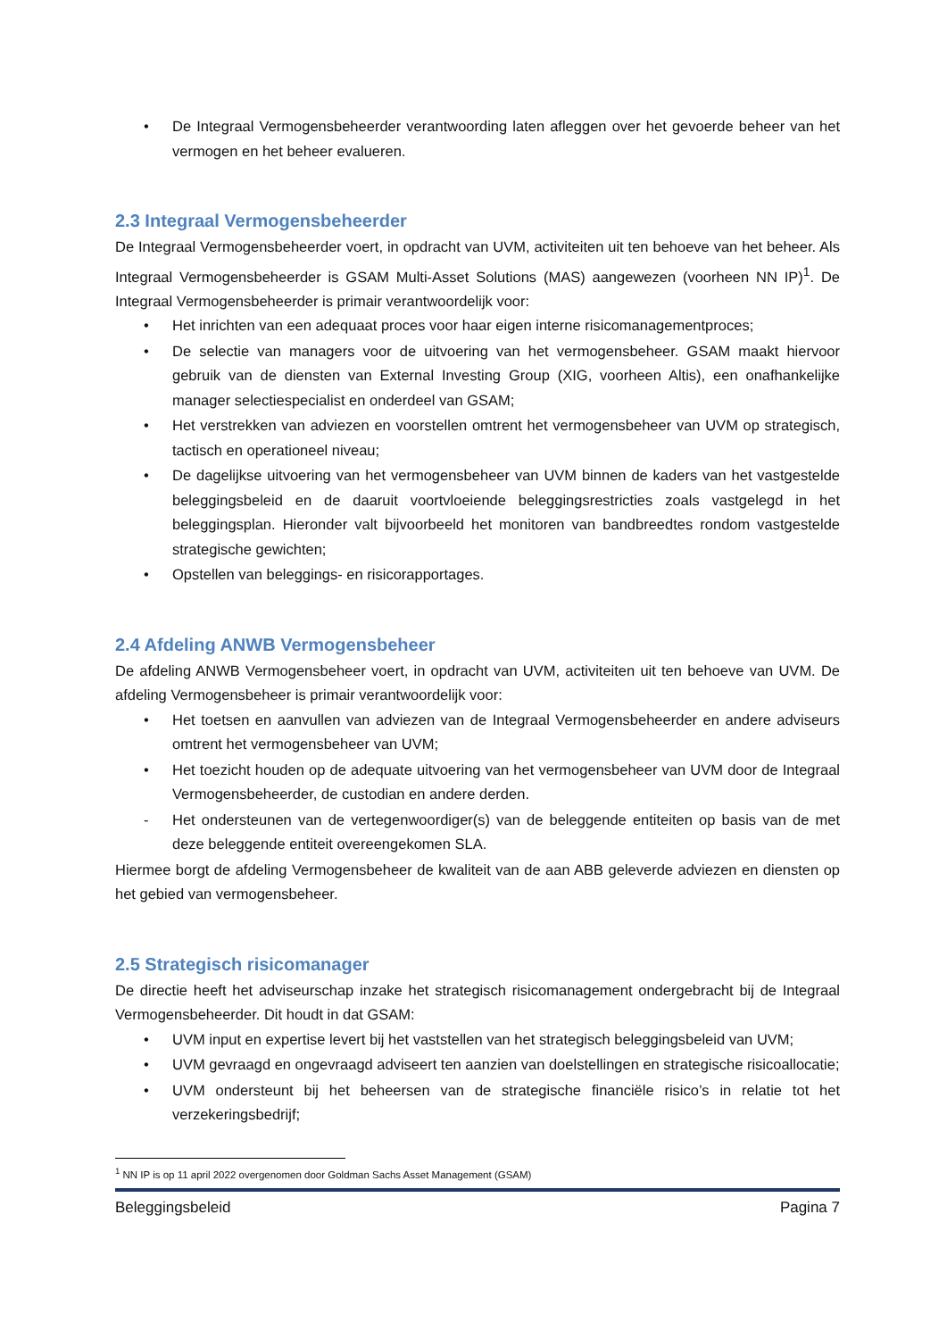• De Integraal Vermogensbeheerder verantwoording laten afleggen over het gevoerde beheer van het vermogen en het beheer evalueren.
2.3 Integraal Vermogensbeheerder
De Integraal Vermogensbeheerder voert, in opdracht van UVM, activiteiten uit ten behoeve van het beheer. Als Integraal Vermogensbeheerder is GSAM Multi-Asset Solutions (MAS) aangewezen (voorheen NN IP)<sup>1</sup>. De Integraal Vermogensbeheerder is primair verantwoordelijk voor:
• Het inrichten van een adequaat proces voor haar eigen interne risicomanagementproces;
• De selectie van managers voor de uitvoering van het vermogensbeheer. GSAM maakt hiervoor gebruik van de diensten van External Investing Group (XIG, voorheen Altis), een onafhankelijke manager selectiespecialist en onderdeel van GSAM;
• Het verstrekken van adviezen en voorstellen omtrent het vermogensbeheer van UVM op strategisch, tactisch en operationeel niveau;
• De dagelijkse uitvoering van het vermogensbeheer van UVM binnen de kaders van het vastgestelde beleggingsbeleid en de daaruit voortvloeiende beleggingsrestricties zoals vastgelegd in het beleggingsplan. Hieronder valt bijvoorbeeld het monitoren van bandbreedtes rondom vastgestelde strategische gewichten;
• Opstellen van beleggings- en risicorapportages.
2.4 Afdeling ANWB Vermogensbeheer
De afdeling ANWB Vermogensbeheer voert, in opdracht van UVM, activiteiten uit ten behoeve van UVM. De afdeling Vermogensbeheer is primair verantwoordelijk voor:
• Het toetsen en aanvullen van adviezen van de Integraal Vermogensbeheerder en andere adviseurs omtrent het vermogensbeheer van UVM;
• Het toezicht houden op de adequate uitvoering van het vermogensbeheer van UVM door de Integraal Vermogensbeheerder, de custodian en andere derden.
- Het ondersteunen van de vertegenwoordiger(s) van de beleggende entiteiten op basis van de met deze beleggende entiteit overeengekomen SLA.
Hiermee borgt de afdeling Vermogensbeheer de kwaliteit van de aan ABB geleverde adviezen en diensten op het gebied van vermogensbeheer.
2.5 Strategisch risicomanager
De directie heeft het adviseurschap inzake het strategisch risicomanagement ondergebracht bij de Integraal Vermogensbeheerder. Dit houdt in dat GSAM:
• UVM input en expertise levert bij het vaststellen van het strategisch beleggingsbeleid van UVM;
• UVM gevraagd en ongevraagd adviseert ten aanzien van doelstellingen en strategische risicoallocatie;
• UVM ondersteunt bij het beheersen van de strategische financiële risico’s in relatie tot het verzekeringsbedrijf;
<sup>1</sup> NN IP is op 11 april 2022 overgenomen door Goldman Sachs Asset Management (GSAM)
Beleggingsbeleid Pagina 7